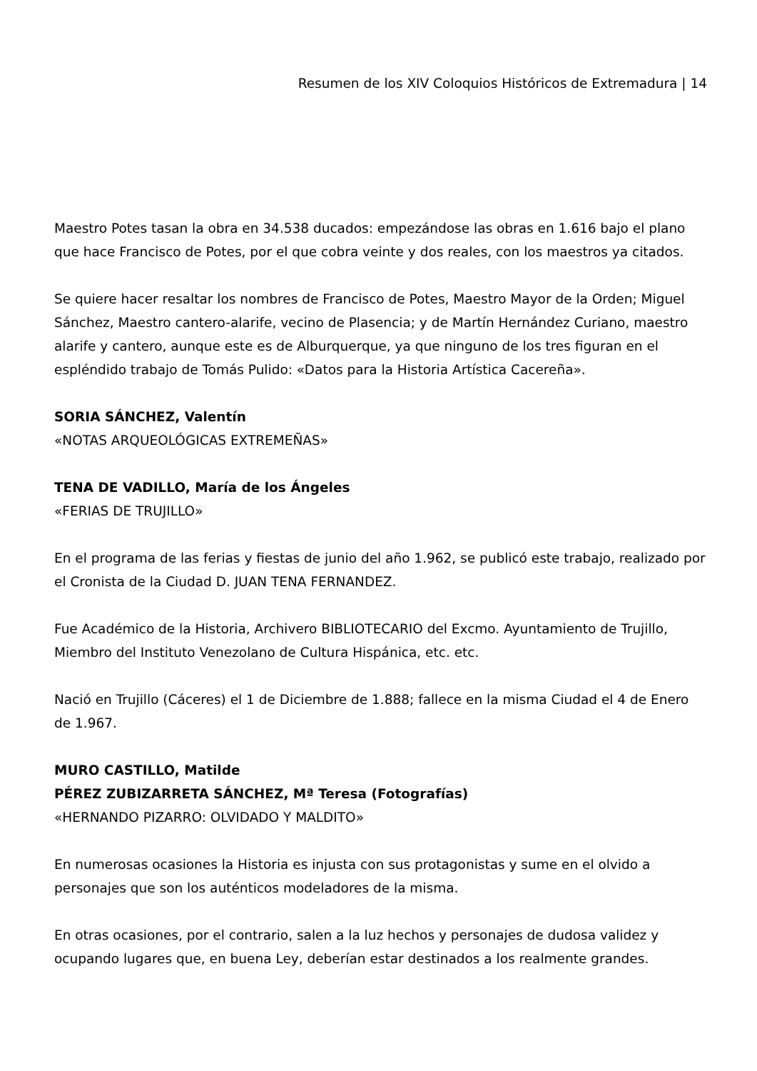Resumen de los XIV Coloquios Históricos de Extremadura | 14
Maestro Potes tasan la obra en 34.538 ducados: empezándose las obras en 1.616 bajo el plano que hace Francisco de Potes, por el que cobra veinte y dos reales, con los maestros ya citados.
Se quiere hacer resaltar los nombres de Francisco de Potes, Maestro Mayor de la Orden; Miguel Sánchez, Maestro cantero-alarife, vecino de Plasencia; y de Martín Hernández Curiano, maestro alarife y cantero, aunque este es de Alburquerque, ya que ninguno de los tres figuran en el espléndido trabajo de Tomás Pulido: «Datos para la Historia Artística Cacereña».
SORIA SÁNCHEZ, Valentín
«NOTAS ARQUEOLÓGICAS EXTREMEÑAS»
TENA DE VADILLO, María de los Ángeles
«FERIAS DE TRUJILLO»
En el programa de las ferias y fiestas de junio del año 1.962, se publicó este trabajo, realizado por el Cronista de la Ciudad D. JUAN TENA FERNANDEZ.
Fue Académico de la Historia, Archivero BIBLIOTECARIO del Excmo. Ayuntamiento de Trujillo, Miembro del Instituto Venezolano de Cultura Hispánica, etc. etc.
Nació en Trujillo (Cáceres) el 1 de Diciembre de 1.888; fallece en la misma Ciudad el 4 de Enero de 1.967.
MURO CASTILLO, Matilde
PÉREZ ZUBIZARRETA SÁNCHEZ, Mª Teresa (Fotografías)
«HERNANDO PIZARRO: OLVIDADO Y MALDITO»
En numerosas ocasiones la Historia es injusta con sus protagonistas y sume en el olvido a personajes que son los auténticos modeladores de la misma.
En otras ocasiones, por el contrario, salen a la luz hechos y personajes de dudosa validez y ocupando lugares que, en buena Ley, deberían estar destinados a los realmente grandes.